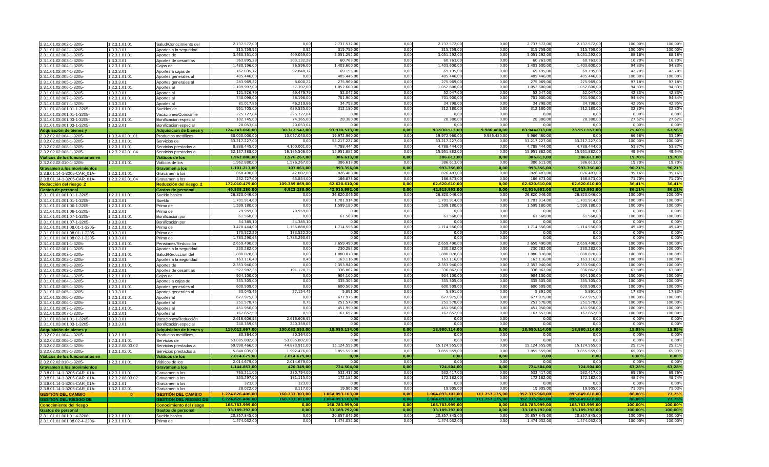| 2.3.1.01.02.002-1-3205- | 1.2.3.1.01.01 | Salud/Conocimiento del | 2.737.572,00 | 0,00 | 2.737.572,00 | 0,00 | 2.737.572,00 | 0,00 | 2.737.572,00 | 2.737.572,00 | 100,00% | 100,00% |
| 2.3.1.01.02.002-1-3205- | 1.3.3.3.01 | Aportes a la seguridad | 315.759,92 | 0,92 | 315.759,00 | 0,00 | 315.759,00 | 0,00 | 315.759,00 | 315.759,00 | 100,00% | 100,00% |
| 2.3.1.01.02.003-1-3205- | 1.2.3.1.01.01 | Aportes de | 3.460.351,00 | 409.059,00 | 3.051.292,00 | 0,00 | 3.051.292,00 | 0,00 | 3.051.292,00 | 3.051.292,00 | 88,18% | 88,18% |
| 2.3.1.01.02.003-1-3205- | 1.3.3.3.01 | Aportes de cesantías | 363.895,28 | 303.132,28 | 60.763,00 | 0,00 | 60.763,00 | 0,00 | 60.763,00 | 60.763,00 | 16,70% | 16,70% |
| 2.3.1.01.02.004-1-3205- | 1.2.3.1.01.01 | Cajas de | 1.480.196,00 | 76.596,00 | 1.403.600,00 | 0,00 | 1.403.600,00 | 0,00 | 1.403.600,00 | 1.403.600,00 | 94,83% | 94,83% |
| 2.3.1.01.02.004-1-3205- | 1.3.3.3.01 | Aportes a cajas de | 162.035,72 | 92.840,72 | 69.195,00 | 0,00 | 69.195,00 | 0,00 | 69.195,00 | 69.195,00 | 42,70% | 42,70% |
| 2.3.1.01.02.005-1-3205- | 1.2.3.1.01.01 | Aportes generales al | 405.446,00 | 0,00 | 405.446,00 | 0,00 | 405.446,00 | 0,00 | 405.446,00 | 405.446,00 | 100,00% | 100,00% |
| 2.3.1.01.02.005-1-3205- | 1.3.3.3.01 | Aportes generales al | 283.969,22 | 8.000,22 | 275.969,00 | 0,00 | 275.969,00 | 0,00 | 275.969,00 | 275.969,00 | 97,18% | 97,18% |
| 2.3.1.01.02.006-1-3205- | 1.2.3.1.01.01 | Aportes al | 1.109.997,00 | 57.397,00 | 1.052.600,00 | 0,00 | 1.052.600,00 | 0,00 | 1.052.600,00 | 1.052.600,00 | 94,83% | 94,83% |
| 2.3.1.01.02.006-1-3205- | 1.3.3.3.01 | Aportes al | 121.526,79 | 69.479,79 | 52.047,00 | 0,00 | 52.047,00 | 0,00 | 52.047,00 | 52.047,00 | 42,83% | 42,83% |
| 2.3.1.01.02.007-1-3205- | 1.2.3.1.01.01 | Aportes al | 740.098,00 | 38.198,00 | 701.900,00 | 0,00 | 701.900,00 | 0,00 | 701.900,00 | 701.900,00 | 94,84% | 94,84% |
| 2.3.1.01.02.007-1-3205- | 1.3.3.3.01 | Aportes al | 81.017,86 | 46.219,86 | 34.798,00 | 0,00 | 34.798,00 | 0,00 | 34.798,00 | 34.798,00 | 42,95% | 42,95% |
| 2.3.1.01.03.001.01-1-3205- | 1.2.3.1.01.01 | Sueldos de | 951.705,00 | 639.525,00 | 312.180,00 | 0,00 | 312.180,00 | 0,00 | 312.180,00 | 312.180,00 | 32,80% | 32,80% |
| 2.3.1.01.03.001.01-1-3205- | 1.3.3.3.01 | Vacaciones/Conocimie | 225.727,04 | 225.727,04 | 0,00 | 0,00 | 0,00 | 0,00 | 0,00 | 0,00 | 0,00% | 0,00% |
| 2.3.1.01.03.001.03-1-3205- | 1.2.3.1.01.01 | Bonificacion especial | 102.745,00 | 74.365,00 | 28.380,00 | 0,00 | 28.380,00 | 0,00 | 28.380,00 | 28.380,00 | 27,62% | 27,62% |
| 2.3.1.01.03.001.03-1-3205- | 1.3.3.3.01 | Bonificación especial | 20.053,04 | 20.053,04 | 0,00 | 0,00 | 0,00 | 0,00 | 0,00 | 0,00 | 0,00% | 0,00% |
| Adquisición de bienes y | | Adquisicion de bienes y | 124.243.060,00 | 30.312.547,00 | 93.930.513,00 | 0,00 | 93.930.513,00 | 9.986.480,00 | 83.944.033,00 | 73.957.553,00 | 75,60% | 67,56% |
| 2.3.2.02.02.004-1-3205- | 1.3.3.4.02.01.01 | Productos metálicos | 30.000.000,00 | 10.027.040,00 | 19.972.960,00 | 0,00 | 19.972.960,00 | 9.986.480,00 | 9.986.480,00 | 0,00 | 66,58% | 33,29% |
| 2.3.2.02.02.006-1-3205- | 1.2.3.1.01.01 | Servicios de | 53.217.227,00 | 0,00 | 53.217.227,00 | 0,00 | 53.217.227,00 | 0,00 | 53.217.227,00 | 53.217.227,00 | 100,00% | 100,00% |
| 2.3.2.02.02.008-1-3205- | 1.2.3.1.01.01 | Servicios prestados a | 8.888.445,00 | 4.100.001,00 | 4.788.444,00 | 0,00 | 4.788.444,00 | 0,00 | 4.788.444,00 | 4.788.444,00 | 53,87% | 53,87% |
| 2.3.2.02.02.008-1-3205- | 1.2.3.2.02.01.04 | Servicios prestados a | 32.137.388,00 | 16.185.506,00 | 15.951.882,00 | 0,00 | 15.951.882,00 | 0,00 | 15.951.882,00 | 15.951.882,00 | 49,64% | 49,64% |
| Viáticos de los funcionarios en | | Viáticos de los | 1.962.880,00 | 1.576.267,00 | 386.613,00 | 0,00 | 386.613,00 | 0,00 | 386.613,00 | 386.613,00 | 19,70% | 19,70% |
| 2.3.2.02.02.010-1-3205- | 1.2.3.1.01.01 | Viáticos de los | 1.962.880,00 | 1.576.267,00 | 386.613,00 | 0,00 | 386.613,00 | 0,00 | 386.613,00 | 386.613,00 | 19,70% | 19,70% |
| Gravamen a los movimientos | | Gravamen a los | 1.101.217,00 | 107.861,00 | 993.356,00 | 0,00 | 993.356,00 | 0,00 | 993.356,00 | 993.356,00 | 90,21% | 90,21% |
| 2.3.8.01.14-1-3205-CAR_01A- | 1.2.3.1.01.01 | Gravamen a los | 868.490,00 | 42.007,00 | 826.483,00 | 0,00 | 826.483,00 | 0,00 | 826.483,00 | 826.483,00 | 95,16% | 95,16% |
| 2.3.8.01.14-1-3205-CAR_01A- | 1.2.3.2.02.01.04 | Gravamen a los | 232.727,00 | 65.854,00 | 166.873,00 | 0,00 | 166.873,00 | 0,00 | 166.873,00 | 166.873,00 | 71,70% | 71,70% |
| Reducción del riesgo_2 | | Reducción del riesgo_2 | 172.010.479,00 | 109.389.869,00 | 62.620.610,00 | 0,00 | 62.620.610,00 | 0,00 | 62.620.610,00 | 62.620.610,00 | 36,41% | 36,41% |
| Gastos de personal | | Gastos de personal | 49.838.280,00 | 6.922.288,00 | 42.915.992,00 | 0,00 | 42.915.992,00 | 0,00 | 42.915.992,00 | 42.915.992,00 | 86,11% | 86,11% |
| 2.3.1.01.01.001.01-1-3205- | 1.2.3.1.01.01 | Sueldo basico | 26.820.046,00 | 0,00 | 26.820.046,00 | 0,00 | 26.820.046,00 | 0,00 | 26.820.046,00 | 26.820.046,00 | 100,00% | 100,00% |
| 2.3.1.01.01.001.01-1-3205- | 1.3.3.3.01 | Sueldo | 1.701.914,60 | 0,60 | 1.701.914,00 | 0,00 | 1.701.914,00 | 0,00 | 1.701.914,00 | 1.701.914,00 | 100,00% | 100,00% |
| 2.3.1.01.01.001.06-1-3205- | 1.2.3.1.01.01 | Prima de | 1.599.180,00 | 0,00 | 1.599.180,00 | 0,00 | 1.599.180,00 | 0,00 | 1.599.180,00 | 1.599.180,00 | 100,00% | 100,00% |
| 2.3.1.01.01.001.06-1-3205- | 1.3.3.3.01 | Prima de | 79.959,00 | 79.959,00 | 0,00 | 0,00 | 0,00 | 0,00 | 0,00 | 0,00 | 0,00% | 0,00% |
| 2.3.1.01.01.001.07-1-3205- | 1.2.3.1.01.01 | Bonificacion por | 61.568,00 | 0,00 | 61.568,00 | 0,00 | 61.568,00 | 0,00 | 61.568,00 | 61.568,00 | 100,00% | 100,00% |
| 2.3.1.01.01.001.07-1-3205- | 1.3.3.3.01 | Bonificación por | 54.385,10 | 54.385,10 | 0,00 | 0,00 | 0,00 | 0,00 | 0,00 | 0,00 | 0,00% | 0,00% |
| 2.3.1.01.01.001.08.01-1-3205- | 1.2.3.1.01.01 | Prima de | 3.470.444,00 | 1.755.888,00 | 1.714.556,00 | 0,00 | 1.714.556,00 | 0,00 | 1.714.556,00 | 1.714.556,00 | 49,40% | 49,40% |
| 2.3.1.01.01.001.08.01-1-3205- | 1.3.3.3.01 | Prima de | 173.522,20 | 173.522,20 | 0,00 | 0,00 | 0,00 | 0,00 | 0,00 | 0,00 | 0,00% | 0,00% |
| 2.3.1.01.01.001.08.02-1-3205- | 1.3.3.3.01 | Prima de | 1.783.290,65 | 1.783.290,65 | 0,00 | 0,00 | 0,00 | 0,00 | 0,00 | 0,00 | 0,00% | 0,00% |
| 2.3.1.01.02.001-1-3205- | 1.2.3.1.01.01 | Pensiones/Reducción | 2.659.490,00 | 0,00 | 2.659.490,00 | 0,00 | 2.659.490,00 | 0,00 | 2.659.490,00 | 2.659.490,00 | 100,00% | 100,00% |
| 2.3.1.01.02.001-1-3205- | 1.3.3.3.01 | Aportes a la seguridad | 230.282,00 | 0,00 | 230.282,00 | 0,00 | 230.282,00 | 0,00 | 230.282,00 | 230.282,00 | 100,00% | 100,00% |
| 2.3.1.01.02.002-1-3205- | 1.2.3.1.01.01 | Salud/Reducción del | 1.880.078,00 | 0,00 | 1.880.078,00 | 0,00 | 1.880.078,00 | 0,00 | 1.880.078,00 | 1.880.078,00 | 100,00% | 100,00% |
| 2.3.1.01.02.002-1-3205- | 1.3.3.3.01 | Aportes a la seguridad | 163.116,40 | 0,40 | 163.116,00 | 0,00 | 163.116,00 | 0,00 | 163.116,00 | 163.116,00 | 100,00% | 100,00% |
| 2.3.1.01.02.003-1-3205- | 1.2.3.1.01.01 | Aportes de | 2.353.940,00 | 0,00 | 2.353.940,00 | 0,00 | 2.353.940,00 | 0,00 | 2.353.940,00 | 2.353.940,00 | 100,00% | 100,00% |
| 2.3.1.01.02.003-1-3205- | 1.3.3.3.01 | Aportes de cesantías | 527.982,35 | 191.120,35 | 336.862,00 | 0,00 | 336.862,00 | 0,00 | 336.862,00 | 336.862,00 | 63,80% | 63,80% |
| 2.3.1.01.02.004-1-3205- | 1.2.3.1.01.01 | Cajas de | 904.100,00 | 0,00 | 904.100,00 | 0,00 | 904.100,00 | 0,00 | 904.100,00 | 904.100,00 | 100,00% | 100,00% |
| 2.3.1.01.02.004-1-3205- | 1.3.3.3.01 | Aportes a cajas de | 335.305,00 | 0,00 | 335.305,00 | 0,00 | 335.305,00 | 0,00 | 335.305,00 | 335.305,00 | 100,00% | 100,00% |
| 2.3.1.01.02.005-1-3205- | 1.2.3.1.01.01 | Aportes generales al | 600.509,00 | 0,00 | 600.509,00 | 0,00 | 600.509,00 | 0,00 | 600.509,00 | 600.509,00 | 100,00% | 100,00% |
| 2.3.1.01.02.005-1-3205- | 1.3.3.3.01 | Aportes generales al | 33.045,45 | 27.154,45 | 5.891,00 | 0,00 | 5.891,00 | 0,00 | 5.891,00 | 5.891,00 | 17,83% | 17,83% |
| 2.3.1.01.02.006-1-3205- | 1.2.3.1.01.01 | Aportes al | 677.975,00 | 0,00 | 677.975,00 | 0,00 | 677.975,00 | 0,00 | 677.975,00 | 677.975,00 | 100,00% | 100,00% |
| 2.3.1.01.02.006-1-3205- | 1.3.3.3.01 | Aportes al | 251.578,75 | 0,75 | 251.578,00 | 0,00 | 251.578,00 | 0,00 | 251.578,00 | 251.578,00 | 100,00% | 100,00% |
| 2.3.1.01.02.007-1-3205- | 1.2.3.1.01.01 | Aportes al | 451.950,00 | 0,00 | 451.950,00 | 0,00 | 451.950,00 | 0,00 | 451.950,00 | 451.950,00 | 100,00% | 100,00% |
| 2.3.1.01.02.007-1-3205- | 1.3.3.3.01 | Aportes al | 167.652,50 | 0,50 | 167.652,00 | 0,00 | 167.652,00 | 0,00 | 167.652,00 | 167.652,00 | 100,00% | 100,00% |
| 2.3.1.01.03.001.01-1-3205- | 1.3.3.3.01 | Vacaciones/Reducción | 2.616.606,95 | 2.616.606,95 | 0,00 | 0,00 | 0,00 | 0,00 | 0,00 | 0,00 | 0,00% | 0,00% |
| 2.3.1.01.03.001.03-1-3205- | 1.3.3.3.01 | Bonificación especial | 240.359,05 | 240.359,05 | 0,00 | 0,00 | 0,00 | 0,00 | 0,00 | 0,00 | 0,00% | 0,00% |
| Adquisición de bienes y | | Adquisicion de bienes y | 119.012.667,00 | 100.032.553,00 | 18.980.114,00 | 0,00 | 18.980.114,00 | 0,00 | 18.980.114,00 | 18.980.114,00 | 15,95% | 15,95% |
| 2.3.2.02.01.004-1-3205- | 1.3.2.1.01 | Productos metálicos, | 80.364,00 | 80.364,00 | 0,00 | 0,00 | 0,00 | 0,00 | 0,00 | 0,00 | 0,00% | 0,00% |
| 2.3.2.02.02.006-1-3205- | 1.2.3.1.01.01 | Servicios de | 53.085.802,00 | 53.085.802,00 | 0,00 | 0,00 | 0,00 | 0,00 | 0,00 | 0,00 | 0,00% | 0,00% |
| 2.3.2.02.02.008-1-3205- | 1.2.3.2.08.03.02 | Servicios prestados a | 59.998.466,00 | 44.873.911,00 | 15.124.555,00 | 0,00 | 15.124.555,00 | 0,00 | 15.124.555,00 | 15.124.555,00 | 25,21% | 25,21% |
| 2.3.2.02.02.008-1-3205- | 1.3.2.1.02.01 | Servicios prestados a | 5.848.035,00 | 1.992.476,00 | 3.855.559,00 | 0,00 | 3.855.559,00 | 0,00 | 3.855.559,00 | 3.855.559,00 | 65,93% | 65,93% |
| Viáticos de los funcionarios en | | Viáticos de los | 2.014.679,00 | 2.014.679,00 | 0,00 | 0,00 | 0,00 | 0,00 | 0,00 | 0,00 | 0,00% | 0,00% |
| 2.3.2.02.02.010-1-3205- | 1.2.3.1.01.01 | Viáticos de los | 2.014.679,00 | 2.014.679,00 | 0,00 | 0,00 | 0,00 | 0,00 | 0,00 | 0,00 | 0,00% | 0,00% |
| Gravamen a los movimientos | | Gravamen a los | 1.144.853,00 | 420.349,00 | 724.504,00 | 0,00 | 724.504,00 | 0,00 | 724.504,00 | 724.504,00 | 63,28% | 63,28% |
| 2.3.8.01.14-1-3205-CAR_01A- | 1.2.3.1.01.01 | Gravamen a los | 763.211,00 | 230.794,00 | 532.417,00 | 0,00 | 532.417,00 | 0,00 | 532.417,00 | 532.417,00 | 69,76% | 69,76% |
| 2.3.8.01.14-1-3205-CAR_01A- | 1.2.3.2.08.03.02 | Gravamen a los | 353.297,00 | 181.115,00 | 172.182,00 | 0,00 | 172.182,00 | 0,00 | 172.182,00 | 172.182,00 | 48,74% | 48,74% |
| 2.3.8.01.14-1-3205-CAR_01A- | 1.3.2.1.01 | Gravamen a los | 323,00 | 323,00 | 0,00 | 0,00 | 0,00 | 0,00 | 0,00 | 0,00 | 0,00% | 0,00% |
| 2.3.8.01.14-1-3205-CAR_01A- | 1.3.2.1.02.01 | Gravamen a los | 28.022,00 | 8.117,00 | 19.905,00 | 0,00 | 19.905,00 | 0,00 | 19.905,00 | 19.905,00 | 71,03% | 71,03% |
| GESTIÓN DEL CAMBIO | 0 | GESTIÓN DEL CAMBIO | 1.224.826.406,00 | 160.733.303,00 | 1.064.093.103,00 | 0,00 | 1.064.093.103,00 | 111.757.135,00 | 952.335.968,00 | 895.649.618,00 | 86,88% | 77,75% |
| GESTION DEL RIESGO DE | | GESTION DEL RIESGO DE | 1.224.826.406,00 | 160.733.303,00 | 1.064.093.103,00 | 0,00 | 1.064.093.103,00 | 111.757.135,00 | 952.335.968,00 | 895.649.618,00 | 86,88% | 77,75% |
| Conocimiento del riesgo | | Conocimiento del riesgo | 168.783.999,00 | 0,00 | 168.783.999,00 | 0,00 | 168.783.999,00 | 0,00 | 168.783.999,00 | 168.783.999,00 | 100,00% | 100,00% |
| Gastos de personal | | Gastos de personal | 33.189.792,00 | 0,00 | 33.189.792,00 | 0,00 | 33.189.792,00 | 0,00 | 33.189.792,00 | 33.189.792,00 | 100,00% | 100,00% |
| 2.3.1.01.01.001.01-4-3206- | 1.2.3.1.01.01 | Sueldo basico | 20.857.845,00 | 0,00 | 20.857.845,00 | 0,00 | 20.857.845,00 | 0,00 | 20.857.845,00 | 20.857.845,00 | 100,00% | 100,00% |
| 2.3.1.01.01.001.08.02-4-3206- | 1.2.3.1.01.01 | Prima de | 1.474.032,00 | 0,00 | 1.474.032,00 | 0,00 | 1.474.032,00 | 0,00 | 1.474.032,00 | 1.474.032,00 | 100,00% | 100,00% |